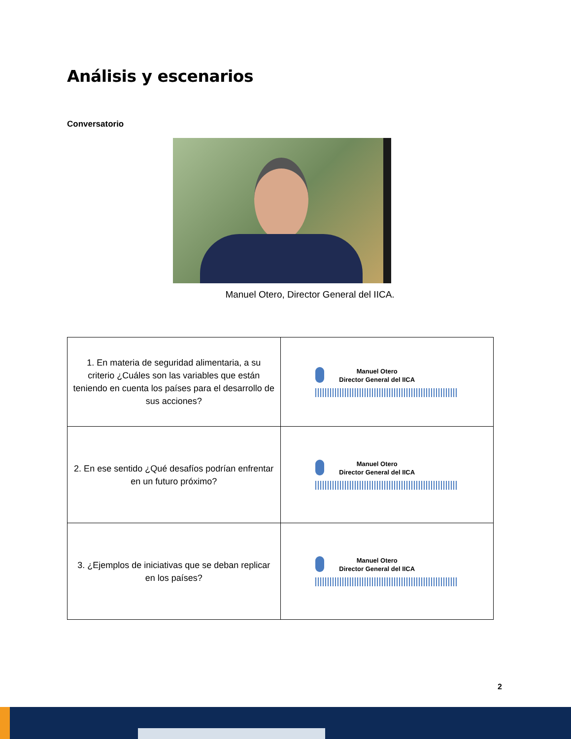Análisis y escenarios
Conversatorio
Manuel Otero, Director General del IICA.
| 1. En materia de seguridad alimentaria, a su criterio ¿Cuáles son las variables que están teniendo en cuenta los países para el desarrollo de sus acciones? | Manuel Otero Director General del IICA |
| 2. En ese sentido ¿Qué desafíos podrían enfrentar en un futuro próximo? | Manuel Otero Director General del IICA |
| 3. ¿Ejemplos de iniciativas que se deban replicar en los países? | Manuel Otero Director General del IICA |
2